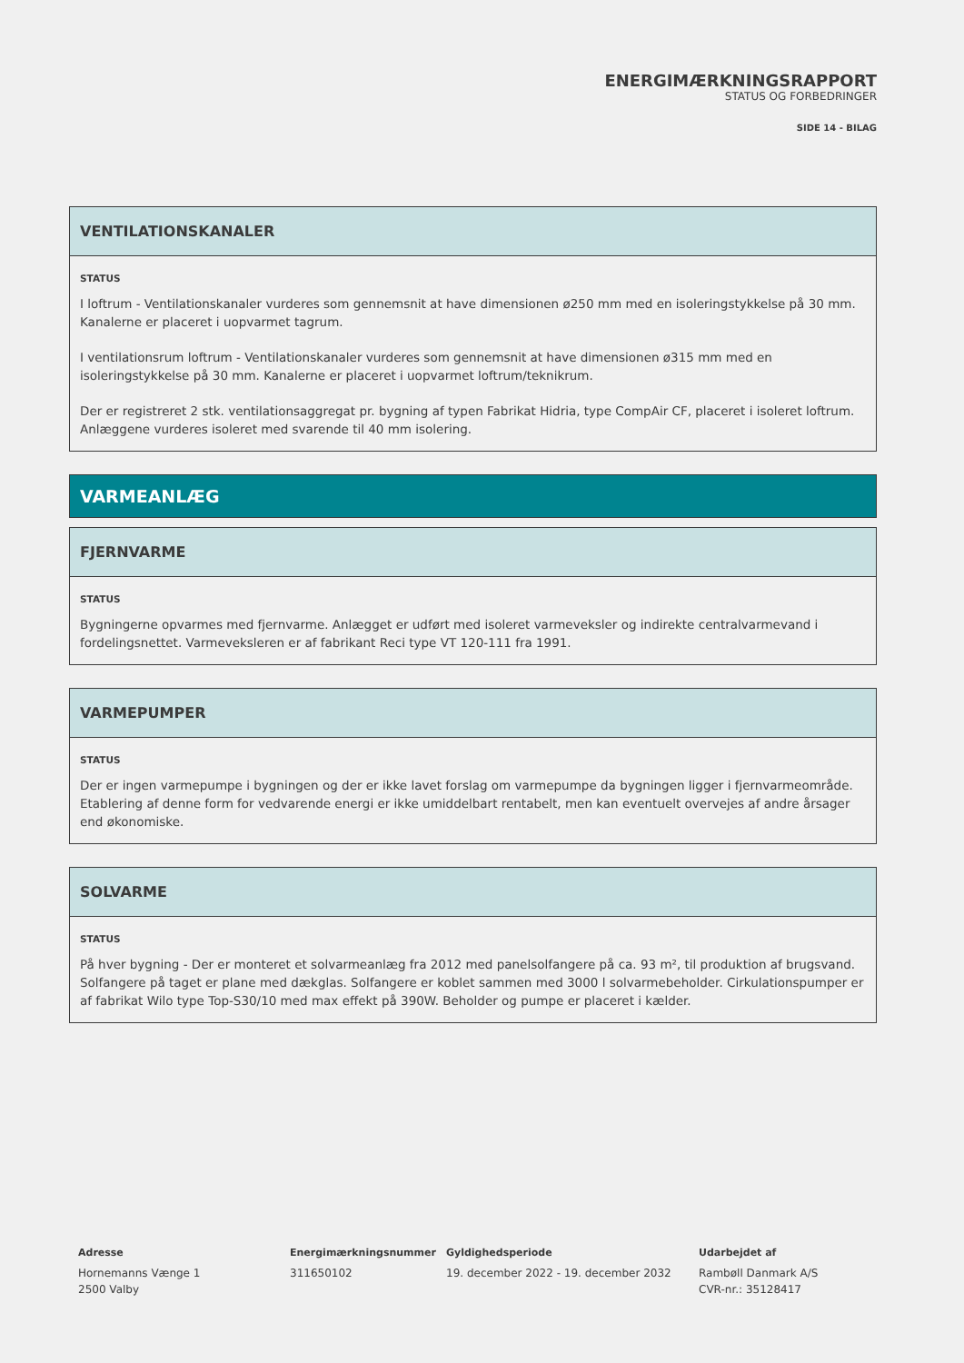ENERGIMÆRKNINGSRAPPORT
STATUS OG FORBEDRINGER
SIDE 14 - BILAG
VENTILATIONSKANALER
STATUS
I loftrum - Ventilationskanaler vurderes som gennemsnit at have dimensionen ø250 mm med en isoleringstykkelse på 30 mm. Kanalerne er placeret i uopvarmet tagrum.
I ventilationsrum loftrum - Ventilationskanaler vurderes som gennemsnit at have dimensionen ø315 mm med en isoleringstykkelse på 30 mm. Kanalerne er placeret i uopvarmet loftrum/teknikrum.
Der er registreret 2 stk. ventilationsaggregat pr. bygning af typen Fabrikat Hidria, type CompAir CF, placeret i isoleret loftrum. Anlæggene vurderes isoleret med svarende til 40 mm isolering.
VARMEANLÆG
FJERNVARME
STATUS
Bygningerne opvarmes med fjernvarme. Anlægget er udført med isoleret varmeveksler og indirekte centralvarmevand i fordelingsnettet. Varmeveksleren er af fabrikant Reci type VT 120-111 fra 1991.
VARMEPUMPER
STATUS
Der er ingen varmepumpe i bygningen og der er ikke lavet forslag om varmepumpe da bygningen ligger i fjernvarmeområde. Etablering af denne form for vedvarende energi er ikke umiddelbart rentabelt, men kan eventuelt overvejes af andre årsager end økonomiske.
SOLVARME
STATUS
På hver bygning - Der er monteret et solvarmeanlæg fra 2012 med panelsolfangere på ca. 93 m², til produktion af brugsvand. Solfangere på taget er plane med dækglas. Solfangere er koblet sammen med 3000 l solvarmebeholder. Cirkulationspumper er af fabrikat Wilo type Top-S30/10 med max effekt på 390W. Beholder og pumpe er placeret i kælder.
Adresse
Hornemanns Vænge 1
2500 Valby
Energimærkningsnummer
311650102
Gyldighedsperiode
19. december 2022 - 19. december 2032
Udarbejdet af
Rambøll Danmark A/S
CVR-nr.: 35128417